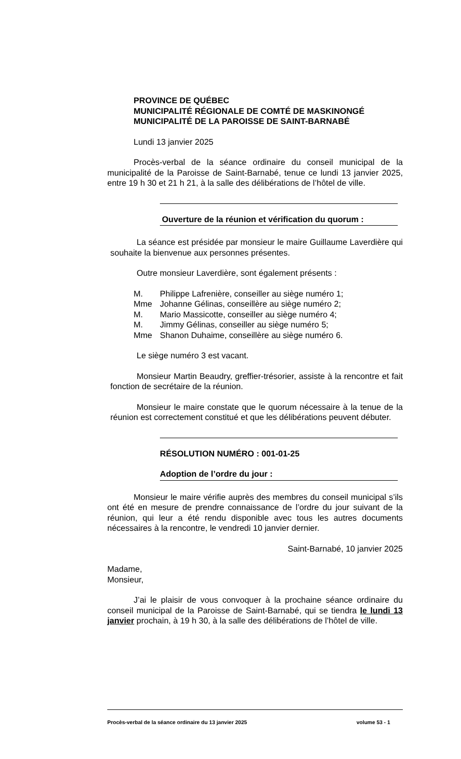PROVINCE DE QUÉBEC
MUNICIPALITÉ RÉGIONALE DE COMTÉ DE MASKINONGÉ
MUNICIPALITÉ DE LA PAROISSE DE SAINT-BARNABÉ
Lundi 13 janvier 2025
Procès-verbal de la séance ordinaire du conseil municipal de la municipalité de la Paroisse de Saint-Barnabé, tenue ce lundi 13 janvier 2025, entre 19 h 30 et 21 h 21, à la salle des délibérations de l’hôtel de ville.
Ouverture de la réunion et vérification du quorum :
La séance est présidée par monsieur le maire Guillaume Laverdière qui souhaite la bienvenue aux personnes présentes.
Outre monsieur Laverdière, sont également présents :
M. Philippe Lafrenière, conseiller au siège numéro 1;
Mme Johanne Gélinas, conseillère au siège numéro 2;
M. Mario Massicotte, conseiller au siège numéro 4;
M. Jimmy Gélinas, conseiller au siège numéro 5;
Mme Shanon Duhaime, conseillère au siège numéro 6.
Le siège numéro 3 est vacant.
Monsieur Martin Beaudry, greffier-trésorier, assiste à la rencontre et fait fonction de secrétaire de la réunion.
Monsieur le maire constate que le quorum nécessaire à la tenue de la réunion est correctement constitué et que les délibérations peuvent débuter.
RÉSOLUTION NUMÉRO : 001-01-25
Adoption de l’ordre du jour :
Monsieur le maire vérifie auprès des membres du conseil municipal s’ils ont été en mesure de prendre connaissance de l’ordre du jour suivant de la réunion, qui leur a été rendu disponible avec tous les autres documents nécessaires à la rencontre, le vendredi 10 janvier dernier.
Saint-Barnabé, 10 janvier 2025
Madame,
Monsieur,
J’ai le plaisir de vous convoquer à la prochaine séance ordinaire du conseil municipal de la Paroisse de Saint-Barnabé, qui se tiendra le lundi 13 janvier prochain, à 19 h 30, à la salle des délibérations de l’hôtel de ville.
Procès-verbal de la séance ordinaire du 13 janvier 2025 volume 53 - 1